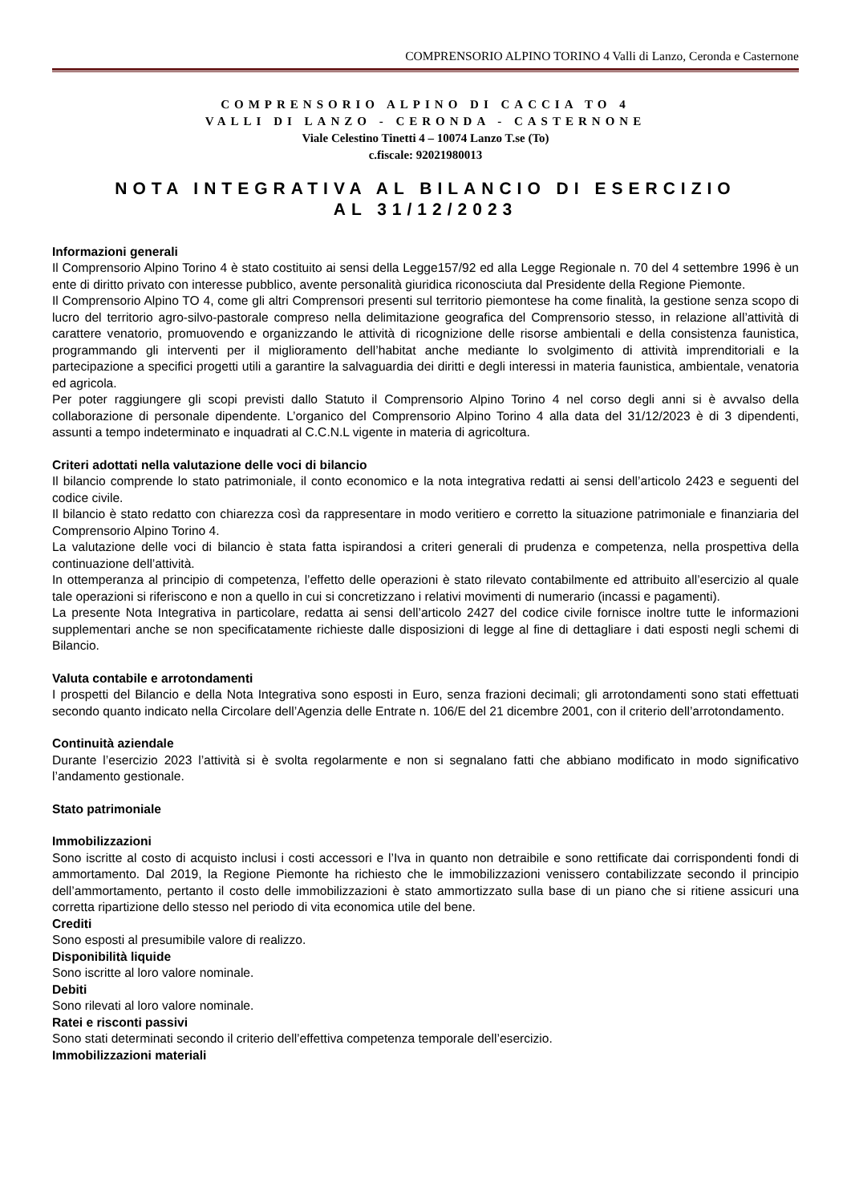COMPRENSORIO ALPINO TORINO 4 Valli di Lanzo, Ceronda e Casternone
COMPRENSORIO ALPINO DI CACCIA TO 4
VALLI DI LANZO - CERONDA - CASTERNONE
Viale Celestino Tinetti 4 – 10074 Lanzo T.se (To)
c.fiscale: 92021980013
NOTA INTEGRATIVA AL BILANCIO DI ESERCIZIO
AL 31/12/2023
Informazioni generali
Il Comprensorio Alpino Torino 4 è stato costituito ai sensi della Legge157/92 ed alla Legge Regionale n. 70 del 4 settembre 1996 è un ente di diritto privato con interesse pubblico, avente personalità giuridica riconosciuta dal Presidente della Regione Piemonte.
Il Comprensorio Alpino TO 4, come gli altri Comprensori presenti sul territorio piemontese ha come finalità, la gestione senza scopo di lucro del territorio agro-silvo-pastorale compreso nella delimitazione geografica del Comprensorio stesso, in relazione all’attività di carattere venatorio, promuovendo e organizzando le attività di ricognizione delle risorse ambientali e della consistenza faunistica, programmando gli interventi per il miglioramento dell’habitat anche mediante lo svolgimento di attività imprenditoriali e la partecipazione a specifici progetti utili a garantire la salvaguardia dei diritti e degli interessi in materia faunistica, ambientale, venatoria ed agricola.
Per poter raggiungere gli scopi previsti dallo Statuto il Comprensorio Alpino Torino 4 nel corso degli anni si è avvalso della collaborazione di personale dipendente. L’organico del Comprensorio Alpino Torino 4 alla data del 31/12/2023 è di 3 dipendenti, assunti a tempo indeterminato e inquadrati al C.C.N.L vigente in materia di agricoltura.
Criteri adottati nella valutazione delle voci di bilancio
Il bilancio comprende lo stato patrimoniale, il conto economico e la nota integrativa redatti ai sensi dell’articolo 2423 e seguenti del codice civile.
Il bilancio è stato redatto con chiarezza così da rappresentare in modo veritiero e corretto la situazione patrimoniale e finanziaria del Comprensorio Alpino Torino 4.
La valutazione delle voci di bilancio è stata fatta ispirandosi a criteri generali di prudenza e competenza, nella prospettiva della continuazione dell’attività.
In ottemperanza al principio di competenza, l’effetto delle operazioni è stato rilevato contabilmente ed attribuito all’esercizio al quale tale operazioni si riferiscono e non a quello in cui si concretizzano i relativi movimenti di numerario (incassi e pagamenti).
La presente Nota Integrativa in particolare, redatta ai sensi dell’articolo 2427 del codice civile fornisce inoltre tutte le informazioni supplementari anche se non specificatamente richieste dalle disposizioni di legge al fine di dettagliare i dati esposti negli schemi di Bilancio.
Valuta contabile e arrotondamenti
I prospetti del Bilancio e della Nota Integrativa sono esposti in Euro, senza frazioni decimali; gli arrotondamenti sono stati effettuati secondo quanto indicato nella Circolare dell’Agenzia delle Entrate n. 106/E del 21 dicembre 2001, con il criterio dell’arrotondamento.
Continuità aziendale
Durante l’esercizio 2023 l’attività si è svolta regolarmente e non si segnalano fatti che abbiano modificato in modo significativo l’andamento gestionale.
Stato patrimoniale
Immobilizzazioni
Sono iscritte al costo di acquisto inclusi i costi accessori e l’Iva in quanto non detraibile e sono rettificate dai corrispondenti fondi di ammortamento. Dal 2019, la Regione Piemonte ha richiesto che le immobilizzazioni venissero contabilizzate secondo il principio dell’ammortamento, pertanto il costo delle immobilizzazioni è stato ammortizzato sulla base di un piano che si ritiene assicuri una corretta ripartizione dello stesso nel periodo di vita economica utile del bene.
Crediti
Sono esposti al presumibile valore di realizzo.
Disponibilità liquide
Sono iscritte al loro valore nominale.
Debiti
Sono rilevati al loro valore nominale.
Ratei e risconti passivi
Sono stati determinati secondo il criterio dell’effettiva competenza temporale dell’esercizio.
Immobilizzazioni materiali